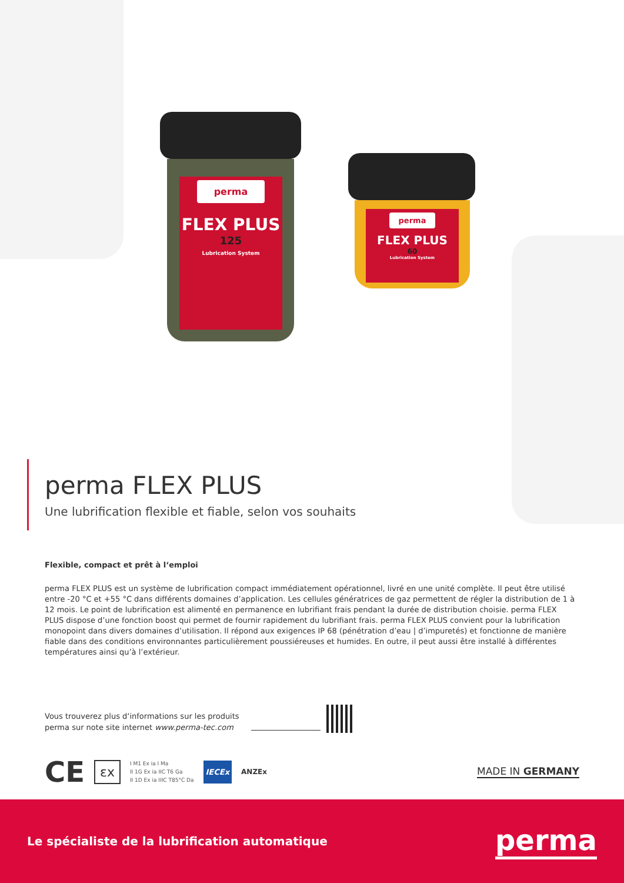perma
FLEX PLUS
125
Lubrication System
perma
FLEX PLUS
60
Lubrication System
perma FLEX PLUS
Une lubrification flexible et fiable, selon vos souhaits
Flexible, compact et prêt à l‘emploi
perma FLEX PLUS est un système de lubrification compact immédiatement opérationnel, livré en une unité complète. Il peut être utilisé entre -20 °C et +55 °C dans différents domaines d’application. Les cellules génératrices de gaz permettent de régler la distribution de 1 à 12 mois. Le point de lubrification est alimenté en permanence en lubrifiant frais pendant la durée de distribution choisie. perma FLEX PLUS dispose d’une fonction boost qui permet de fournir rapidement du lubrifiant frais. perma FLEX PLUS convient pour la lubrification monopoint dans divers domaines d’utilisation. Il répond aux exigences IP 68 (pénétration d’eau | d’impuretés) et fonctionne de manière fiable dans des conditions environnantes particulièrement poussiéreuses et humides. En outre, il peut aussi être installé à différentes températures ainsi qu’à l’extérieur.
Vous trouverez plus d‘informations sur les produits
perma sur note site internet www.perma-tec.com
CE
εx
I M1 Ex ia I Ma
II 1G Ex ia IIC T6 Ga
II 1D Ex ia IIIC T85°C Da
IECEx
ANZEx
MADE IN GERMANY
Le spécialiste de la lubrification automatique perma